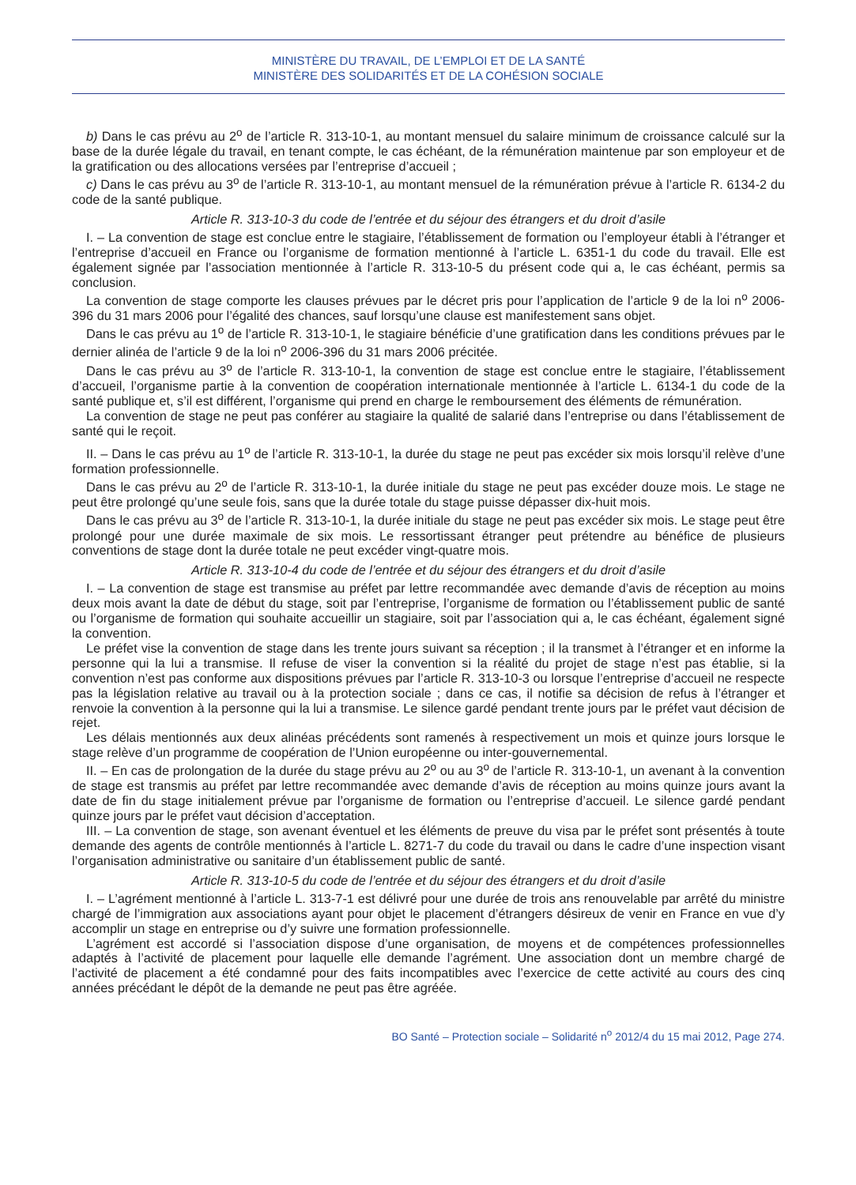MINISTÈRE DU TRAVAIL, DE L’EMPLOI ET DE LA SANTÉ
MINISTÈRE DES SOLIDARITÉS ET DE LA COHÉSION SOCIALE
b) Dans le cas prévu au 2<sup>o</sup> de l’article R. 313-10-1, au montant mensuel du salaire minimum de croissance calculé sur la base de la durée légale du travail, en tenant compte, le cas échéant, de la rémunération maintenue par son employeur et de la gratification ou des allocations versées par l’entreprise d’accueil ;
c) Dans le cas prévu au 3<sup>o</sup> de l’article R. 313-10-1, au montant mensuel de la rémunération prévue à l’article R. 6134-2 du code de la santé publique.
Article R. 313-10-3 du code de l’entrée et du séjour des étrangers et du droit d’asile
I. – La convention de stage est conclue entre le stagiaire, l’établissement de formation ou l’employeur établi à l’étranger et l’entreprise d’accueil en France ou l’organisme de formation mentionné à l’article L. 6351-1 du code du travail. Elle est également signée par l’association mentionnée à l’article R. 313-10-5 du présent code qui a, le cas échéant, permis sa conclusion.
La convention de stage comporte les clauses prévues par le décret pris pour l’application de l’article 9 de la loi n<sup>o</sup> 2006-396 du 31 mars 2006 pour l’égalité des chances, sauf lorsqu’une clause est manifestement sans objet.
Dans le cas prévu au 1<sup>o</sup> de l’article R. 313-10-1, le stagiaire bénéficie d’une gratification dans les conditions prévues par le dernier alinéa de l’article 9 de la loi n<sup>o</sup> 2006-396 du 31 mars 2006 précitée.
Dans le cas prévu au 3<sup>o</sup> de l’article R. 313-10-1, la convention de stage est conclue entre le stagiaire, l’établissement d’accueil, l’organisme partie à la convention de coopération internationale mentionnée à l’article L. 6134-1 du code de la santé publique et, s’il est différent, l’organisme qui prend en charge le remboursement des éléments de rémunération.
La convention de stage ne peut pas conférer au stagiaire la qualité de salarié dans l’entreprise ou dans l’établissement de santé qui le reçoit.
II. – Dans le cas prévu au 1<sup>o</sup> de l’article R. 313-10-1, la durée du stage ne peut pas excéder six mois lorsqu’il relève d’une formation professionnelle.
Dans le cas prévu au 2<sup>o</sup> de l’article R. 313-10-1, la durée initiale du stage ne peut pas excéder douze mois. Le stage ne peut être prolongé qu’une seule fois, sans que la durée totale du stage puisse dépasser dix-huit mois.
Dans le cas prévu au 3<sup>o</sup> de l’article R. 313-10-1, la durée initiale du stage ne peut pas excéder six mois. Le stage peut être prolongé pour une durée maximale de six mois. Le ressortissant étranger peut prétendre au bénéfice de plusieurs conventions de stage dont la durée totale ne peut excéder vingt-quatre mois.
Article R. 313-10-4 du code de l’entrée et du séjour des étrangers et du droit d’asile
I. – La convention de stage est transmise au préfet par lettre recommandée avec demande d’avis de réception au moins deux mois avant la date de début du stage, soit par l’entreprise, l’organisme de formation ou l’établissement public de santé ou l’organisme de formation qui souhaite accueillir un stagiaire, soit par l’association qui a, le cas échéant, également signé la convention.
Le préfet vise la convention de stage dans les trente jours suivant sa réception ; il la transmet à l’étranger et en informe la personne qui la lui a transmise. Il refuse de viser la convention si la réalité du projet de stage n’est pas établie, si la convention n’est pas conforme aux dispositions prévues par l’article R. 313-10-3 ou lorsque l’entreprise d’accueil ne respecte pas la législation relative au travail ou à la protection sociale ; dans ce cas, il notifie sa décision de refus à l’étranger et renvoie la convention à la personne qui la lui a transmise. Le silence gardé pendant trente jours par le préfet vaut décision de rejet.
Les délais mentionnés aux deux alinéas précédents sont ramenés à respectivement un mois et quinze jours lorsque le stage relève d’un programme de coopération de l’Union européenne ou inter-gouvernemental.
II. – En cas de prolongation de la durée du stage prévu au 2<sup>o</sup> ou au 3<sup>o</sup> de l’article R. 313-10-1, un avenant à la convention de stage est transmis au préfet par lettre recommandée avec demande d’avis de réception au moins quinze jours avant la date de fin du stage initialement prévue par l’organisme de formation ou l’entreprise d’accueil. Le silence gardé pendant quinze jours par le préfet vaut décision d’acceptation.
III. – La convention de stage, son avenant éventuel et les éléments de preuve du visa par le préfet sont présentés à toute demande des agents de contrôle mentionnés à l’article L. 8271-7 du code du travail ou dans le cadre d’une inspection visant l’organisation administrative ou sanitaire d’un établissement public de santé.
Article R. 313-10-5 du code de l’entrée et du séjour des étrangers et du droit d’asile
I. – L’agrément mentionné à l’article L. 313-7-1 est délivré pour une durée de trois ans renouvelable par arrêté du ministre chargé de l’immigration aux associations ayant pour objet le placement d’étrangers désireux de venir en France en vue d’y accomplir un stage en entreprise ou d’y suivre une formation professionnelle.
L’agrément est accordé si l’association dispose d’une organisation, de moyens et de compétences professionnelles adaptés à l’activité de placement pour laquelle elle demande l’agrément. Une association dont un membre chargé de l’activité de placement a été condamné pour des faits incompatibles avec l’exercice de cette activité au cours des cinq années précédant le dépôt de la demande ne peut pas être agréée.
BO Santé – Protection sociale – Solidarité n<sup>o</sup> 2012/4 du 15 mai 2012, Page 274.